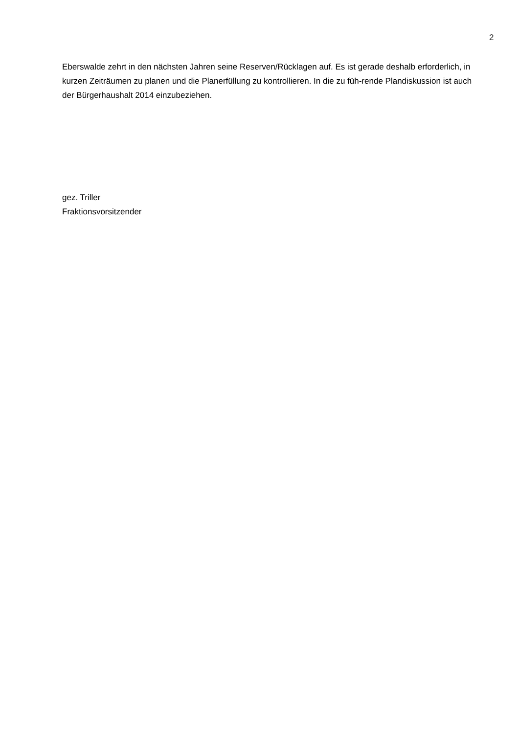2
Eberswalde zehrt in den nächsten Jahren seine Reserven/Rücklagen auf. Es ist gerade deshalb erforderlich, in kurzen Zeiträumen zu planen und die Planerfüllung zu kontrollieren. In die zu füh-rende Plandiskussion ist auch der Bürgerhaushalt 2014 einzubeziehen.
gez. Triller
Fraktionsvorsitzender